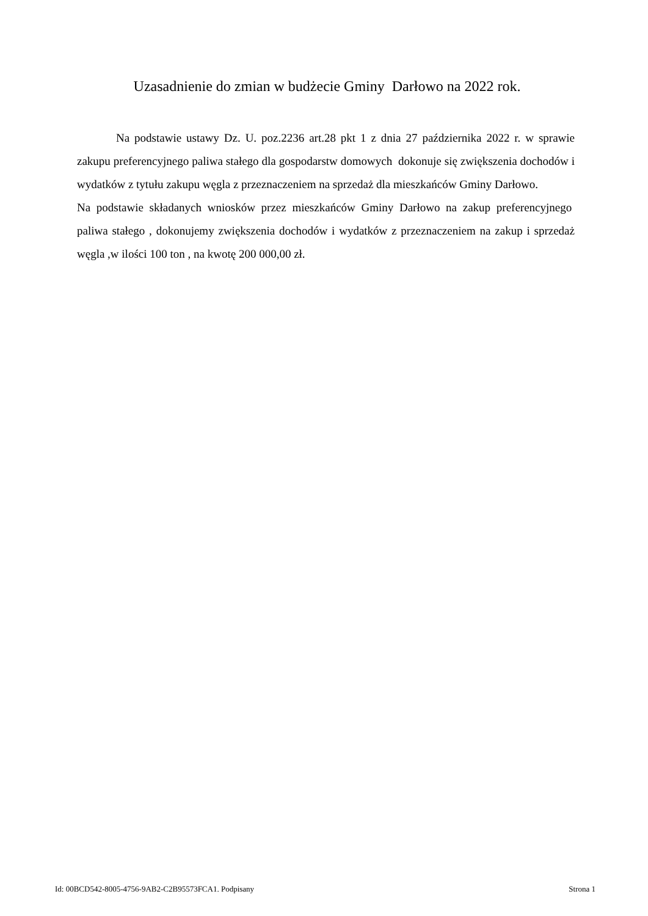Uzasadnienie do zmian w budżecie Gminy Darłowo na 2022 rok.
Na podstawie ustawy Dz. U. poz.2236 art.28 pkt 1 z dnia 27 października 2022 r. w sprawie zakupu preferencyjnego paliwa stałego dla gospodarstw domowych dokonuje się zwiększenia dochodów i wydatków z tytułu zakupu węgla z przeznaczeniem na sprzedaż dla mieszkańców Gminy Darłowo.
Na podstawie składanych wniosków przez mieszkańców Gminy Darłowo na zakup preferencyjnego paliwa stałego , dokonujemy zwiększenia dochodów i wydatków z przeznaczeniem na zakup i sprzedaż węgla ,w ilości 100 ton , na kwotę 200 000,00 zł.
Id: 00BCD542-8005-4756-9AB2-C2B95573FCA1. Podpisany Strona 1